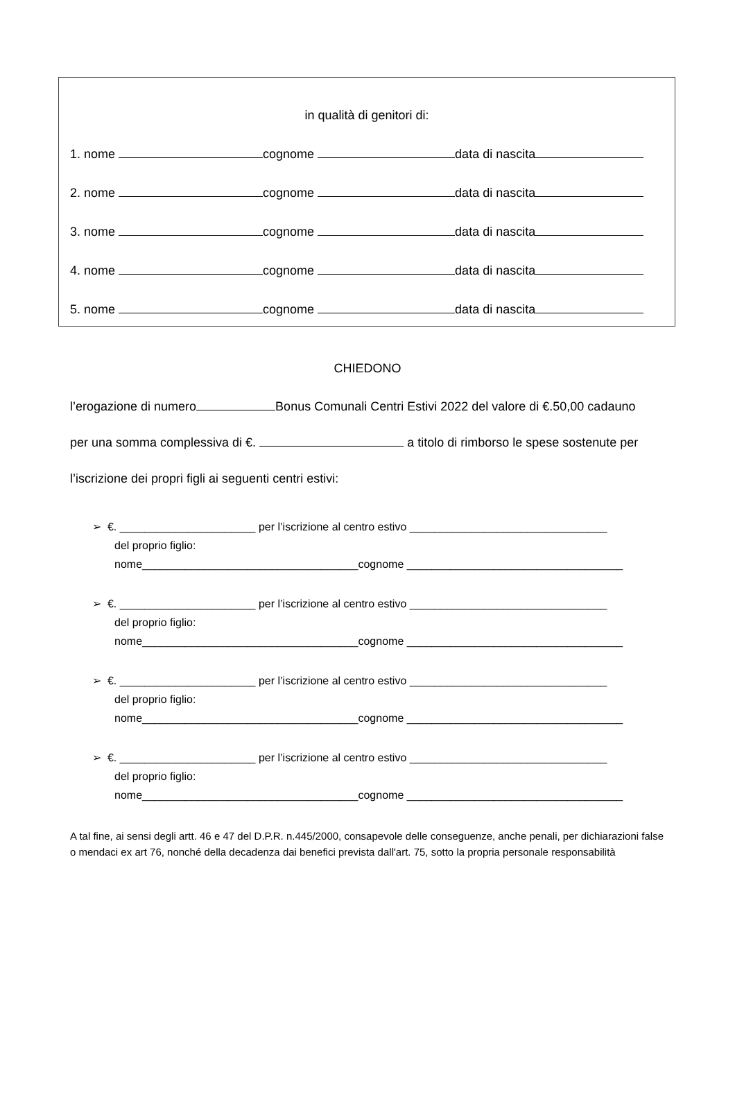in qualità di genitori di:
1. nome cognome data di nascita
2. nome cognome data di nascita
3. nome cognome data di nascita
4. nome cognome data di nascita
5. nome cognome data di nascita
CHIEDONO
l’erogazione di numero Bonus Comunali Centri Estivi 2022 del valore di €.50,00 cadauno
per una somma complessiva di €. a titolo di rimborso le spese sostenute per
l’iscrizione dei propri figli ai seguenti centri estivi:
➢ €. ______________________ per l’iscrizione al centro estivo ________________________________
del proprio figlio:
nome___________________________________cognome ___________________________________
➢ €. ______________________ per l’iscrizione al centro estivo ________________________________
del proprio figlio:
nome___________________________________cognome ___________________________________
➢ €. ______________________ per l’iscrizione al centro estivo ________________________________
del proprio figlio:
nome___________________________________cognome ___________________________________
➢ €. ______________________ per l’iscrizione al centro estivo ________________________________
del proprio figlio:
nome___________________________________cognome ___________________________________
A tal fine, ai sensi degli artt. 46 e 47 del D.P.R. n.445/2000, consapevole delle conseguenze, anche penali, per dichiarazioni false o mendaci ex art 76, nonché della decadenza dai benefici prevista dall'art. 75, sotto la propria personale responsabilità